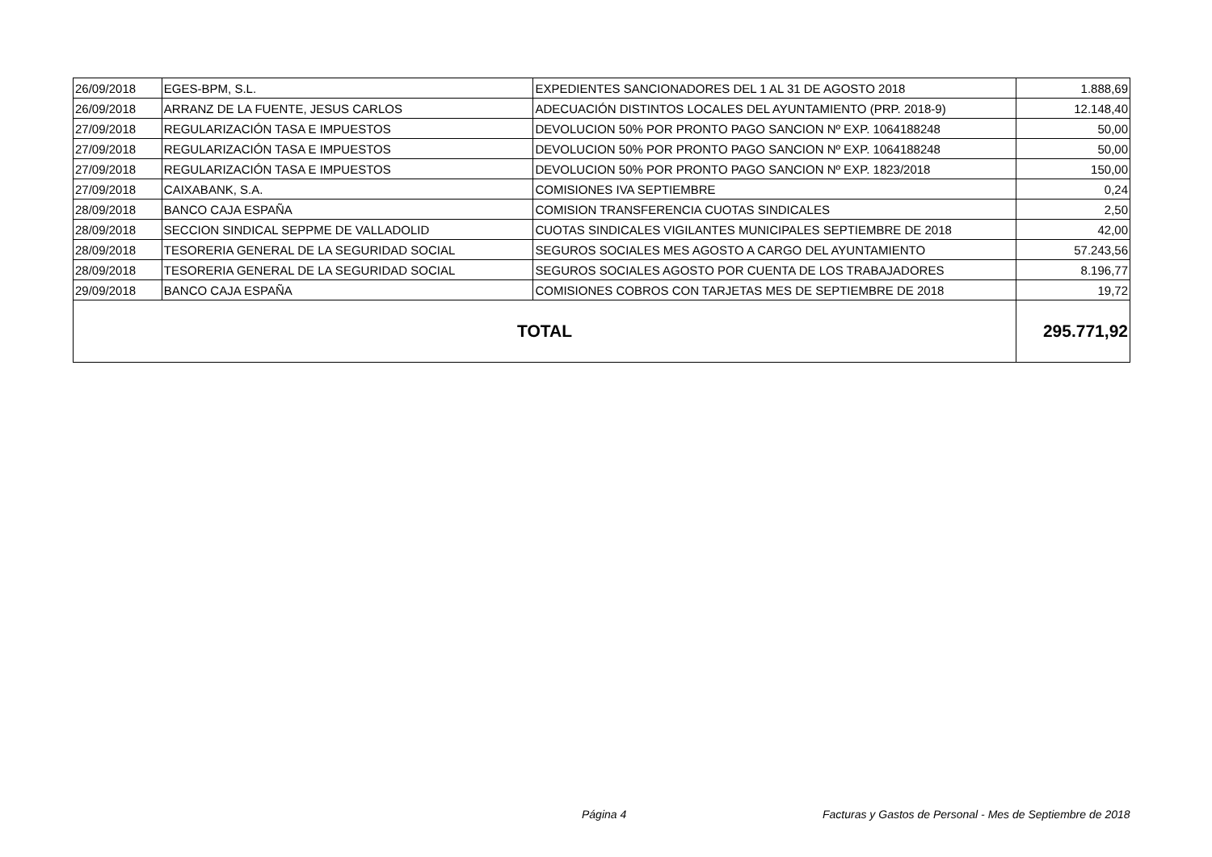| 26/09/2018 | EGES-BPM, S.L. | EXPEDIENTES SANCIONADORES DEL 1 AL 31 DE AGOSTO 2018 | 1.888,69 |
| 26/09/2018 | ARRANZ DE LA FUENTE, JESUS CARLOS | ADECUACIÓN DISTINTOS LOCALES DEL AYUNTAMIENTO (PRP. 2018-9) | 12.148,40 |
| 27/09/2018 | REGULARIZACIÓN TASA E IMPUESTOS | DEVOLUCION 50% POR PRONTO PAGO SANCION Nº EXP. 1064188248 | 50,00 |
| 27/09/2018 | REGULARIZACIÓN TASA E IMPUESTOS | DEVOLUCION 50% POR PRONTO PAGO SANCION Nº EXP. 1064188248 | 50,00 |
| 27/09/2018 | REGULARIZACIÓN TASA E IMPUESTOS | DEVOLUCION 50% POR PRONTO PAGO SANCION Nº EXP. 1823/2018 | 150,00 |
| 27/09/2018 | CAIXABANK, S.A. | COMISIONES IVA SEPTIEMBRE | 0,24 |
| 28/09/2018 | BANCO CAJA ESPAÑA | COMISION TRANSFERENCIA CUOTAS SINDICALES | 2,50 |
| 28/09/2018 | SECCION SINDICAL SEPPME DE VALLADOLID | CUOTAS SINDICALES VIGILANTES MUNICIPALES SEPTIEMBRE DE 2018 | 42,00 |
| 28/09/2018 | TESORERIA GENERAL DE LA SEGURIDAD SOCIAL | SEGUROS SOCIALES MES AGOSTO A CARGO DEL AYUNTAMIENTO | 57.243,56 |
| 28/09/2018 | TESORERIA GENERAL DE LA SEGURIDAD SOCIAL | SEGUROS SOCIALES AGOSTO POR CUENTA DE LOS TRABAJADORES | 8.196,77 |
| 29/09/2018 | BANCO CAJA ESPAÑA | COMISIONES COBROS CON TARJETAS MES DE SEPTIEMBRE DE 2018 | 19,72 |
| TOTAL | | | 295.771,92 |
Página 4
Facturas y Gastos de Personal - Mes de Septiembre de 2018